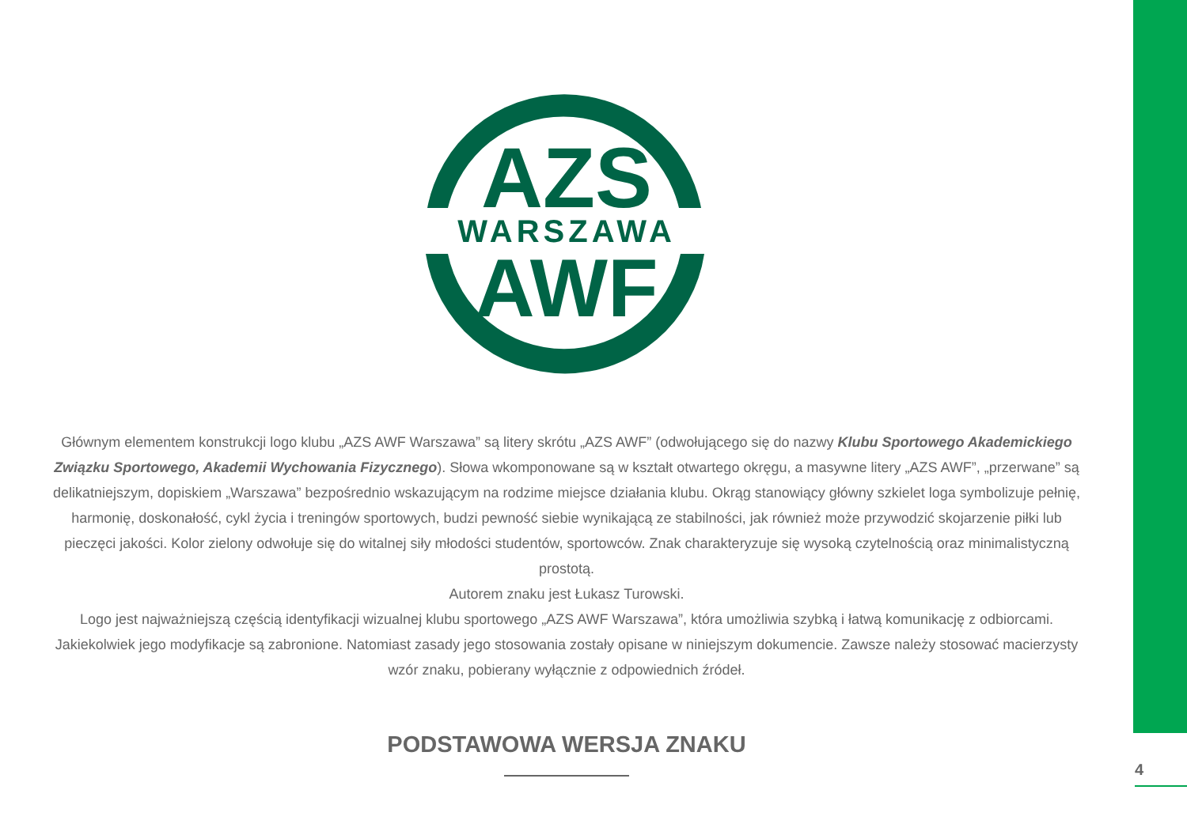AZS
WARSZAWA
AWF
Głównym elementem konstrukcji logo klubu „AZS AWF Warszawa” są litery skrótu „AZS AWF” (odwołującego się do nazwy Klubu Sportowego Akademickiego Związku Sportowego, Akademii Wychowania Fizycznego). Słowa wkomponowane są w kształt otwartego okręgu, a masywne litery „AZS AWF”, „przerwane” są delikatniejszym, dopiskiem „Warszawa” bezpośrednio wskazującym na rodzime miejsce działania klubu. Okrąg stanowiący główny szkielet loga symbolizuje pełnię, harmonię, doskonałość, cykl życia i treningów sportowych, budzi pewność siebie wynikającą ze stabilności, jak również może przywodzić skojarzenie piłki lub pieczęci jakości. Kolor zielony odwołuje się do witalnej siły młodości studentów, sportowców. Znak charakteryzuje się wysoką czytelnością oraz minimalistyczną prostotą.
Autorem znaku jest Łukasz Turowski.
Logo jest najważniejszą częścią identyfikacji wizualnej klubu sportowego „AZS AWF Warszawa”, która umożliwia szybką i łatwą komunikację z odbiorcami. Jakiekolwiek jego modyfikacje są zabronione. Natomiast zasady jego stosowania zostały opisane w niniejszym dokumencie. Zawsze należy stosować macierzysty wzór znaku, pobierany wyłącznie z odpowiednich źródeł.
PODSTAWOWA WERSJA ZNAKU
4